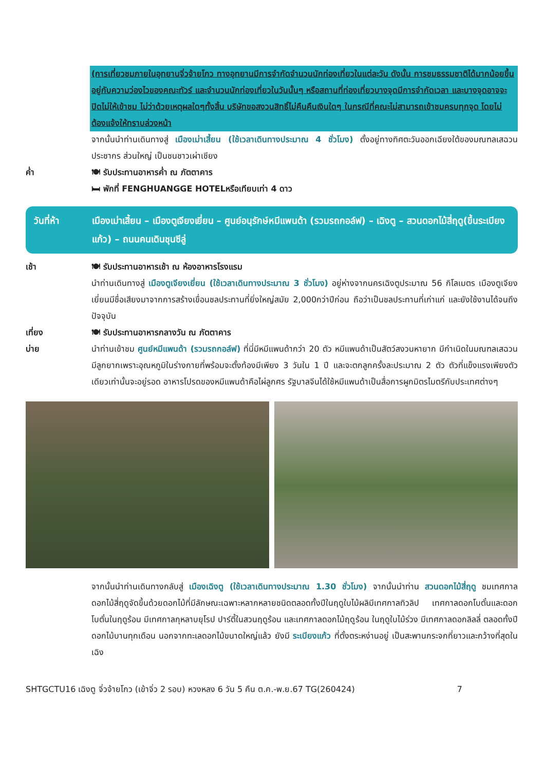(การเที่ยวชมภายในอุทยานจิ่วจ้ายโกว ทางอุทยานมีการจำกัดจำนวนนักท่องเที่ยวในแต่ละวัน ดังนั้น การชมธรรมชาติได้มากน้อยขึ้นอยู่กับความว่องไวของคณะทัวร์ และจำนวนนักท่องเที่ยวในวันนั้นๆ หรือสถานที่ท่องเที่ยวบางจุดมีการจำกัดเวลา และบางจุดอาจจะปิดไม่ให้เข้าชม ไม่ว่าด้วยเหตุผลใดๆทั้งสิ้น บริษัทขอสงวนสิทธิ์ไม่คืนคืนเงินใดๆ ในกรณีที่คณะไม่สามารถเข้าชมครบทุกจุด โดยไม่ต้องแจ้งให้ทราบล่วงหน้า
จากนั้นนำท่านเดินทางสู่ เมืองเม่าเสี้ยน (ใช้เวลาเดินทางประมาณ 4 ชั่วโมง) ตั้งอยู่ทางทิศตะวันออกเฉียงใต้ของมณฑลเสฉวนประชากร ส่วนใหญ่ เป็นชนชาวเผ่าเชียง
ค่ำ 🍽 รับประทานอาหารค่ำ ณ ภัตตาคาร
🛏 พักที่ FENGHUANGGE HOTELหรือเทียบเท่า 4 ดาว
วันที่ห้า เมืองเม่าเสี้ยน – เมืองตูเจียงเยี่ยน – ศูนย์อนุรักษ์หมีแพนด้า (รวมรถกอล์ฟ) – เฉิงตู – สวนดอกไม้สี่ฤดู(ขึ้นระเบียงแก้ว) – ถนนคนเดินชุนซีลู่
เช้า 🍽 รับประทานอาหารเช้า ณ ห้องอาหารโรงแรม
นำท่านเดินทางสู่ เมืองตูเจียงเยี่ยน (ใช้เวลาเดินทางประมาณ 3 ชั่วโมง) อยู่ห่างจากนครเฉิงตูประมาณ 56 กิโลเมตร เมืองตูเจียงเยี่ยนมีชื่อเสียงมาจากการสร้างเขื่อนชลประทานที่ยิ่งใหญ่สมัย 2,000กว่าปีก่อน ถือว่าเป็นชลประทานที่เก่าแก่ และยังใช้งานได้จนถึงปัจจุบัน
เที่ยง 🍽 รับประทานอาหารกลางวัน ณ ภัตตาคาร
บ่าย นำท่านเข้าชม ศูนย์หมีแพนด้า (รวมรถกอล์ฟ) ที่นี่มีหมีแพนด้ากว่า 20 ตัว หมีแพนด้าเป็นสัตว์สงวนหายาก มีกำเนิดในมณฑลเสฉวน มีลูกยากเพราะอุณหภูมิในร่างกายที่พร้อมจะตั้งท้องมีเพียง 3 วันใน 1 ปี และจะตกลูกครั้งละประมาณ 2 ตัว ตัวที่แข็งแรงเพียงตัวเดียวเท่านั้นจะอยู่รอด อาหารโปรดของหมีแพนด้าคือไผ่ลูกศร รัฐบาลจีนได้ใช้หมีแพนด้าเป็นสื่อการผูกมิตรไมตรีกับประเทศต่างๆ
จากนั้นนำท่านเดินทางกลับสู่ เมืองเฉิงตู (ใช้เวลาเดินทางประมาณ 1.30 ชั่วโมง) จากนั้นนำท่าน สวนดอกไม้สี่ฤดู ชมเทศกาลดอกไม้สี่ฤดูจัดขึ้นด้วยดอกไม้ที่มีลักษณะเฉพาะหลากหลายชนิดตลอดทั้งปีในฤดูใบไม้ผลิมีเทศกาลทิวลิป เทศกาลดอกโบตั๋นและดอกโบตั๋นในฤดูร้อน มีเทศกาลกุหลาบยุโรป ปาร์ตี้ในสวนฤดูร้อน และเทศกาลดอกไม้ฤดูร้อน ในฤดูใบไม้ร่วง มีเทศกาลดอกลิลลี่ ตลอดทั้งปีดอกไม้บานทุกเดือน นอกจากทะเลดอกไม้ขนาดใหญ่แล้ว ยังมี ระเบียงแก้ว ที่ตั้งตระหง่านอยู่ เป็นสะพานกระจกที่ยาวและกว้างที่สุดในเฉิง
SHTGCTU16 เฉิงตู จิ่วจ้ายโกว (เข้าจิ่ว 2 รอบ) หวงหลง 6 วัน 5 คืน ต.ค.-พ.ย.67 TG(260424) 7